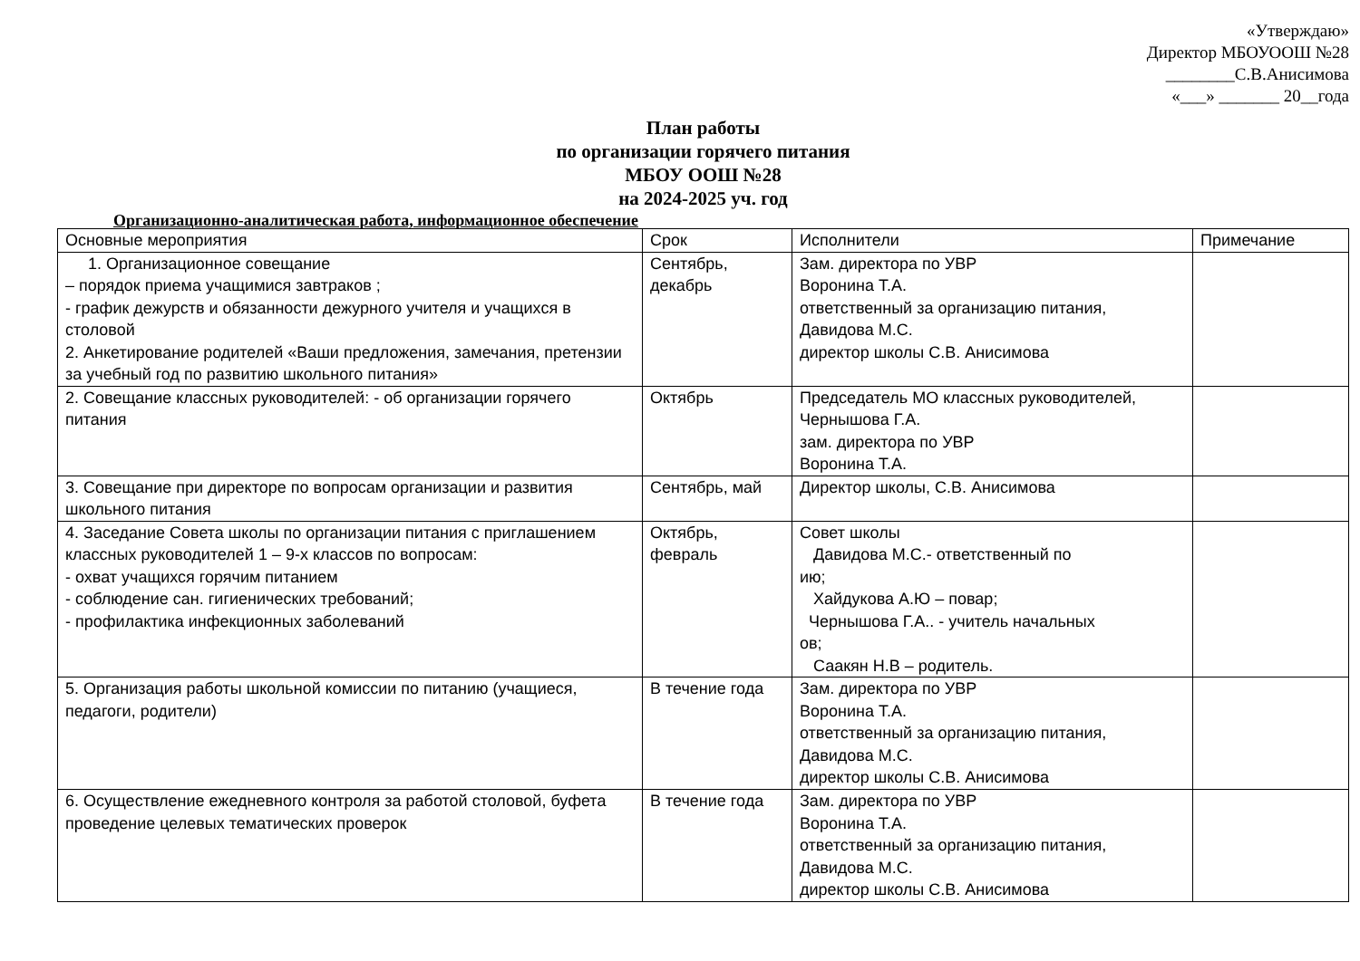«Утверждаю»
Директор МБОУООШ №28
________С.В.Анисимова
«___» _______ 20__года
План работы
по организации горячего питания
МБОУ ООШ №28
на 2024-2025 уч. год
Организационно-аналитическая работа, информационное обеспечение
| Основные мероприятия | Срок | Исполнители | Примечание |
| --- | --- | --- | --- |
| 1. Организационное совещание – порядок приема учащимися завтраков ; - график дежурств и обязанности дежурного учителя и учащихся в столовой 2. Анкетирование родителей «Ваши предложения, замечания, претензии за учебный год по развитию школьного питания» | Сентябрь, декабрь | Зам. директора по УВР Воронина Т.А. ответственный за организацию питания, Давидова М.С. директор школы С.В. Анисимова | |
| 2. Совещание классных руководителей: - об организации горячего питания | Октябрь | Председатель МО классных руководителей, Чернышова Г.А. зам. директора по УВР Воронина Т.А. | |
| 3. Совещание при директоре по вопросам организации и развития школьного питания | Сентябрь, май | Директор школы, С.В. Анисимова | |
| 4. Заседание Совета школы по организации питания с приглашением классных руководителей 1 – 9-х классов по вопросам: - охват учащихся горячим питанием - соблюдение сан. гигиенических требований; - профилактика инфекционных заболеваний | Октябрь, февраль | Совет школы Давидова М.С.- ответственный по ию; Хайдукова А.Ю – повар; Чернышова Г.А.. - учитель начальных ов; Саакян Н.В – родитель. | |
| 5. Организация работы школьной комиссии по питанию (учащиеся, педагоги, родители) | В течение года | Зам. директора по УВР Воронина Т.А. ответственный за организацию питания, Давидова М.С. директор школы С.В. Анисимова | |
| 6. Осуществление ежедневного контроля за работой столовой, буфета проведение целевых тематических проверок | В течение года | Зам. директора по УВР Воронина Т.А. ответственный за организацию питания, Давидова М.С. директор школы С.В. Анисимова | |